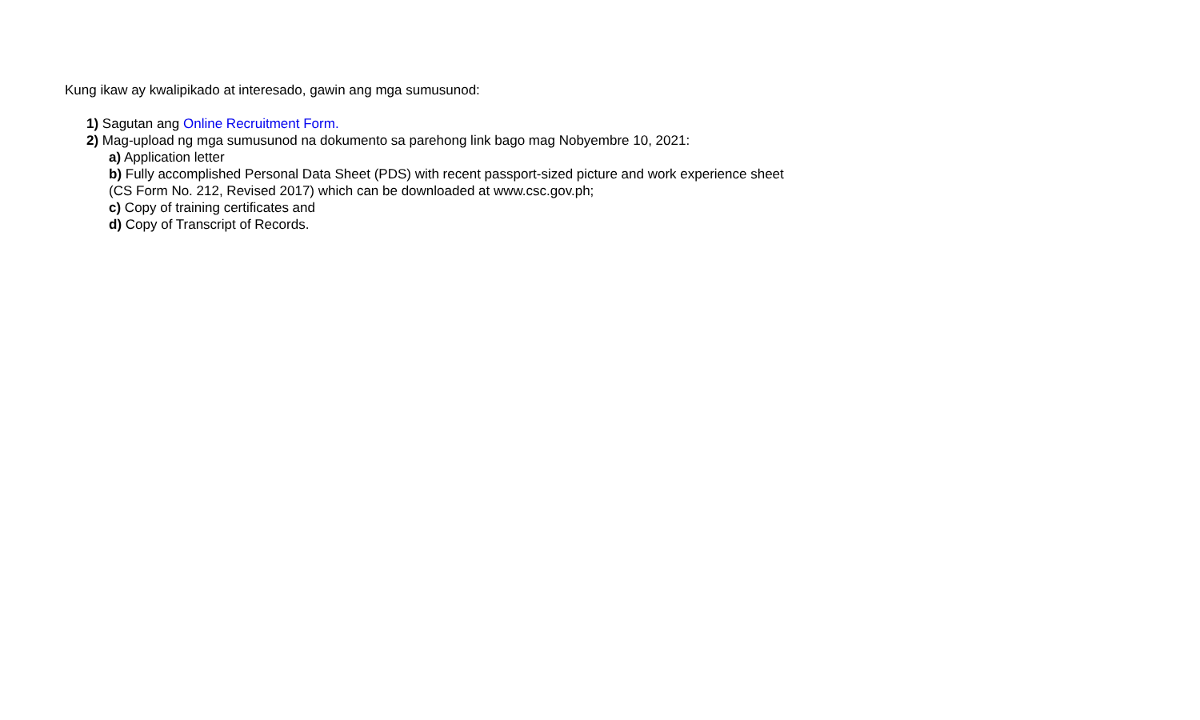Kung ikaw ay kwalipikado at interesado, gawin ang mga sumusunod:
1) Sagutan ang Online Recruitment Form.
2) Mag-upload ng mga sumusunod na dokumento sa parehong link bago mag Nobyembre 10, 2021:
a) Application letter
b) Fully accomplished Personal Data Sheet (PDS) with recent passport-sized picture and work experience sheet
(CS Form No. 212, Revised 2017) which can be downloaded at www.csc.gov.ph;
c) Copy of training certificates and
d) Copy of Transcript of Records.